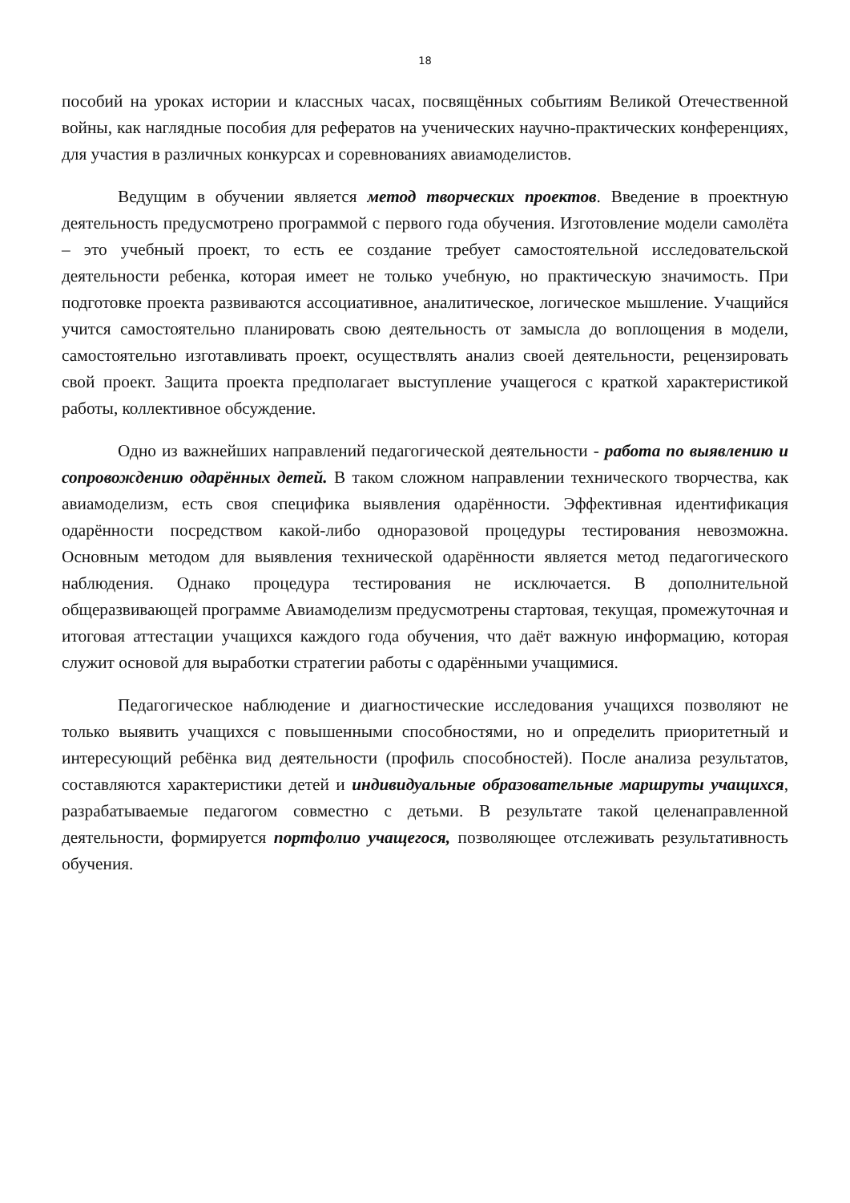18
пособий на уроках истории и классных часах, посвящённых событиям Великой Отечественной войны, как наглядные пособия для рефератов на ученических научно-практических конференциях, для участия в различных конкурсах и соревнованиях авиамоделистов.
Ведущим в обучении является метод творческих проектов. Введение в проектную деятельность предусмотрено программой с первого года обучения. Изготовление модели самолёта – это учебный проект, то есть ее создание требует самостоятельной исследовательской деятельности ребенка, которая имеет не только учебную, но практическую значимость. При подготовке проекта развиваются ассоциативное, аналитическое, логическое мышление. Учащийся учится самостоятельно планировать свою деятельность от замысла до воплощения в модели, самостоятельно изготавливать проект, осуществлять анализ своей деятельности, рецензировать свой проект. Защита проекта предполагает выступление учащегося с краткой характеристикой работы, коллективное обсуждение.
Одно из важнейших направлений педагогической деятельности - работа по выявлению и сопровождению одарённых детей. В таком сложном направлении технического творчества, как авиамоделизм, есть своя специфика выявления одарённости. Эффективная идентификация одарённости посредством какой-либо одноразовой процедуры тестирования невозможна. Основным методом для выявления технической одарённости является метод педагогического наблюдения. Однако процедура тестирования не исключается. В дополнительной общеразвивающей программе Авиамоделизм предусмотрены стартовая, текущая, промежуточная и итоговая аттестации учащихся каждого года обучения, что даёт важную информацию, которая служит основой для выработки стратегии работы с одарёнными учащимися.
Педагогическое наблюдение и диагностические исследования учащихся позволяют не только выявить учащихся с повышенными способностями, но и определить приоритетный и интересующий ребёнка вид деятельности (профиль способностей). После анализа результатов, составляются характеристики детей и индивидуальные образовательные маршруты учащихся, разрабатываемые педагогом совместно с детьми. В результате такой целенаправленной деятельности, формируется портфолио учащегося, позволяющее отслеживать результативность обучения.